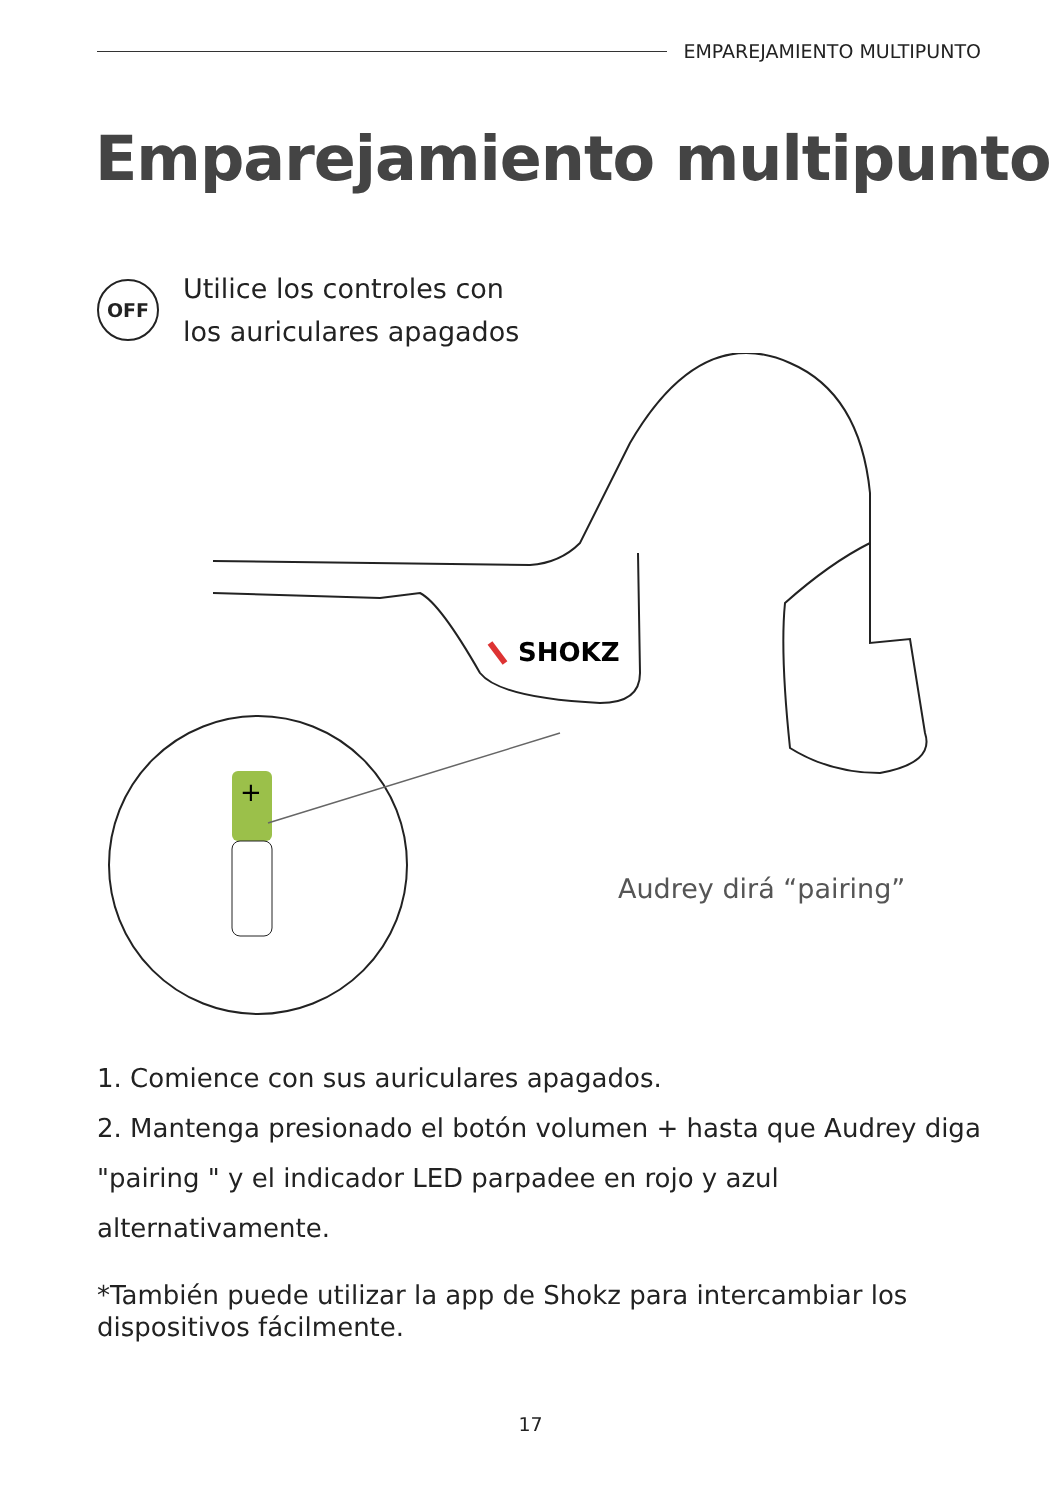EMPAREJAMIENTO MULTIPUNTO
Emparejamiento multipunto
OFF
Utilice los controles con
los auriculares apagados
SHOKZ
+
Audrey dirá “pairing”
1. Comience con sus auriculares apagados.
2. Mantenga presionado el botón volumen + hasta que Audrey diga "pairing " y el indicador LED parpadee en rojo y azul alternativamente.
*También puede utilizar la app de Shokz para intercambiar los dispositivos fácilmente.
17